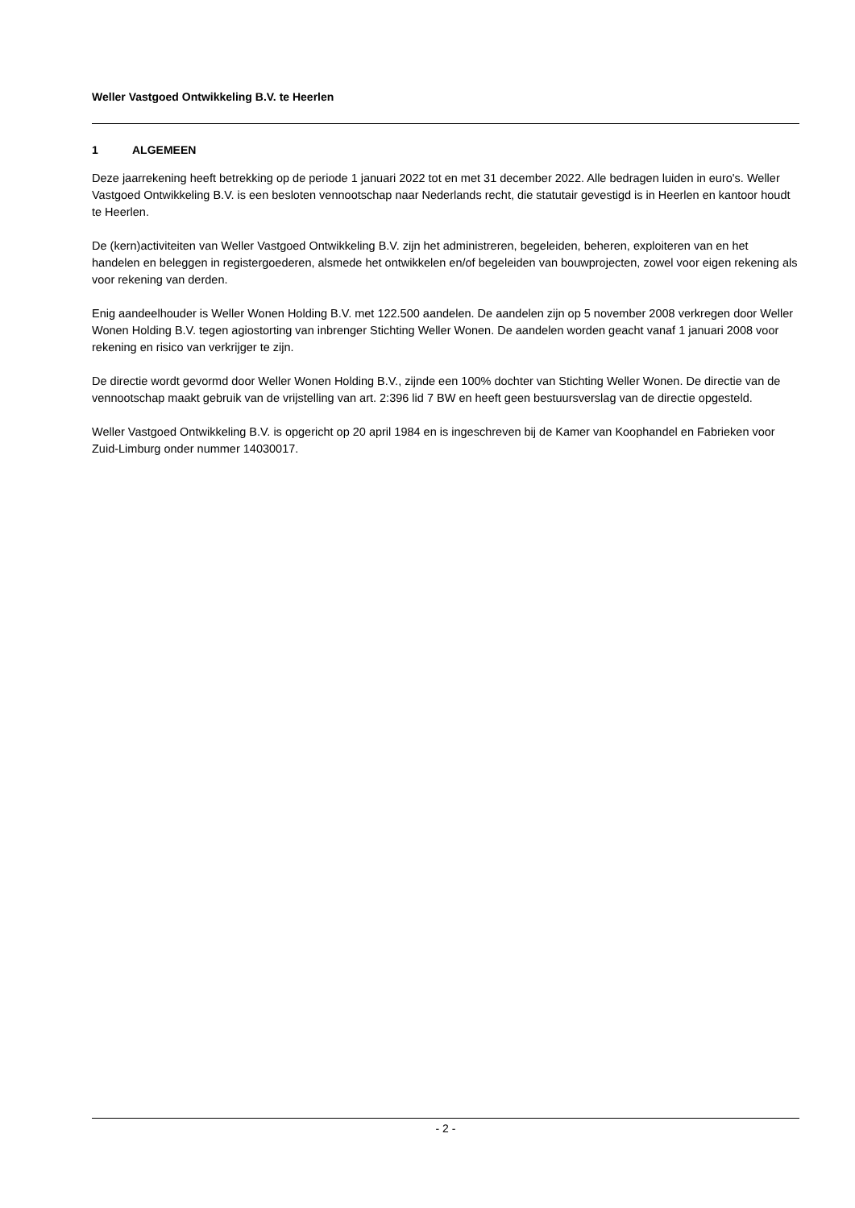Weller Vastgoed Ontwikkeling B.V. te Heerlen
1 ALGEMEEN
Deze jaarrekening heeft betrekking op de periode 1 januari 2022 tot en met 31 december 2022. Alle bedragen luiden in euro's. Weller Vastgoed Ontwikkeling B.V. is een besloten vennootschap naar Nederlands recht, die statutair gevestigd is in Heerlen en kantoor houdt te Heerlen.
De (kern)activiteiten van Weller Vastgoed Ontwikkeling B.V. zijn het administreren, begeleiden, beheren, exploiteren van en het handelen en beleggen in registergoederen, alsmede het ontwikkelen en/of begeleiden van bouwprojecten, zowel voor eigen rekening als voor rekening van derden.
Enig aandeelhouder is Weller Wonen Holding B.V. met 122.500 aandelen. De aandelen zijn op 5 november 2008 verkregen door Weller Wonen Holding B.V. tegen agiostorting van inbrenger Stichting Weller Wonen. De aandelen worden geacht vanaf 1 januari 2008 voor rekening en risico van verkrijger te zijn.
De directie wordt gevormd door Weller Wonen Holding B.V., zijnde een 100% dochter van Stichting Weller Wonen. De directie van de vennootschap maakt gebruik van de vrijstelling van art. 2:396 lid 7 BW en heeft geen bestuursverslag van de directie opgesteld.
Weller Vastgoed Ontwikkeling B.V. is opgericht op 20 april 1984 en is ingeschreven bij de Kamer van Koophandel en Fabrieken voor Zuid-Limburg onder nummer 14030017.
- 2 -